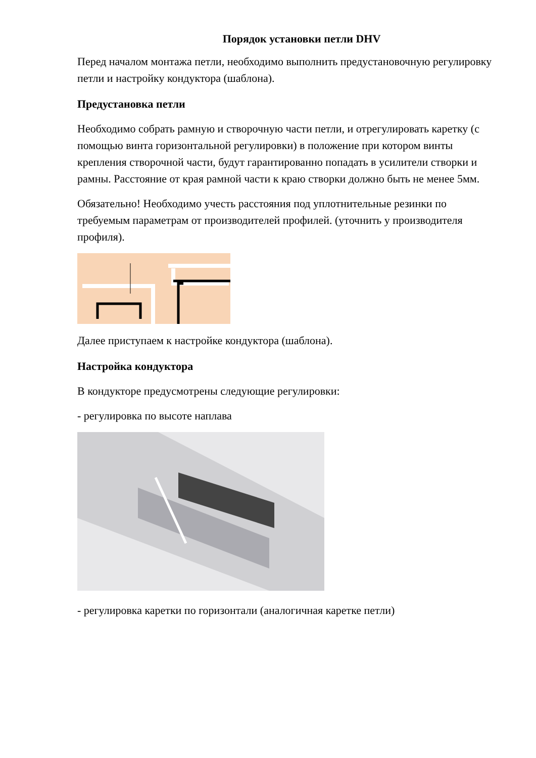Порядок установки петли DHV
Перед началом монтажа петли, необходимо выполнить предустановочную регулировку петли и настройку кондуктора (шаблона).
Предустановка петли
Необходимо собрать рамную и створочную части петли, и отрегулировать каретку (с помощью винта горизонтальной регулировки) в положение при котором винты крепления створочной части, будут гарантированно попадать в усилители створки и рамны. Расстояние от края рамной части к краю створки должно быть не менее 5мм.
Обязательно! Необходимо учесть расстояния под уплотнительные резинки по требуемым параметрам от производителей профилей. (уточнить у производителя профиля).
Далее приступаем к настройке кондуктора (шаблона).
Настройка кондуктора
В кондукторе предусмотрены следующие регулировки:
- регулировка по высоте наплава
- регулировка каретки по горизонтали (аналогичная каретке петли)